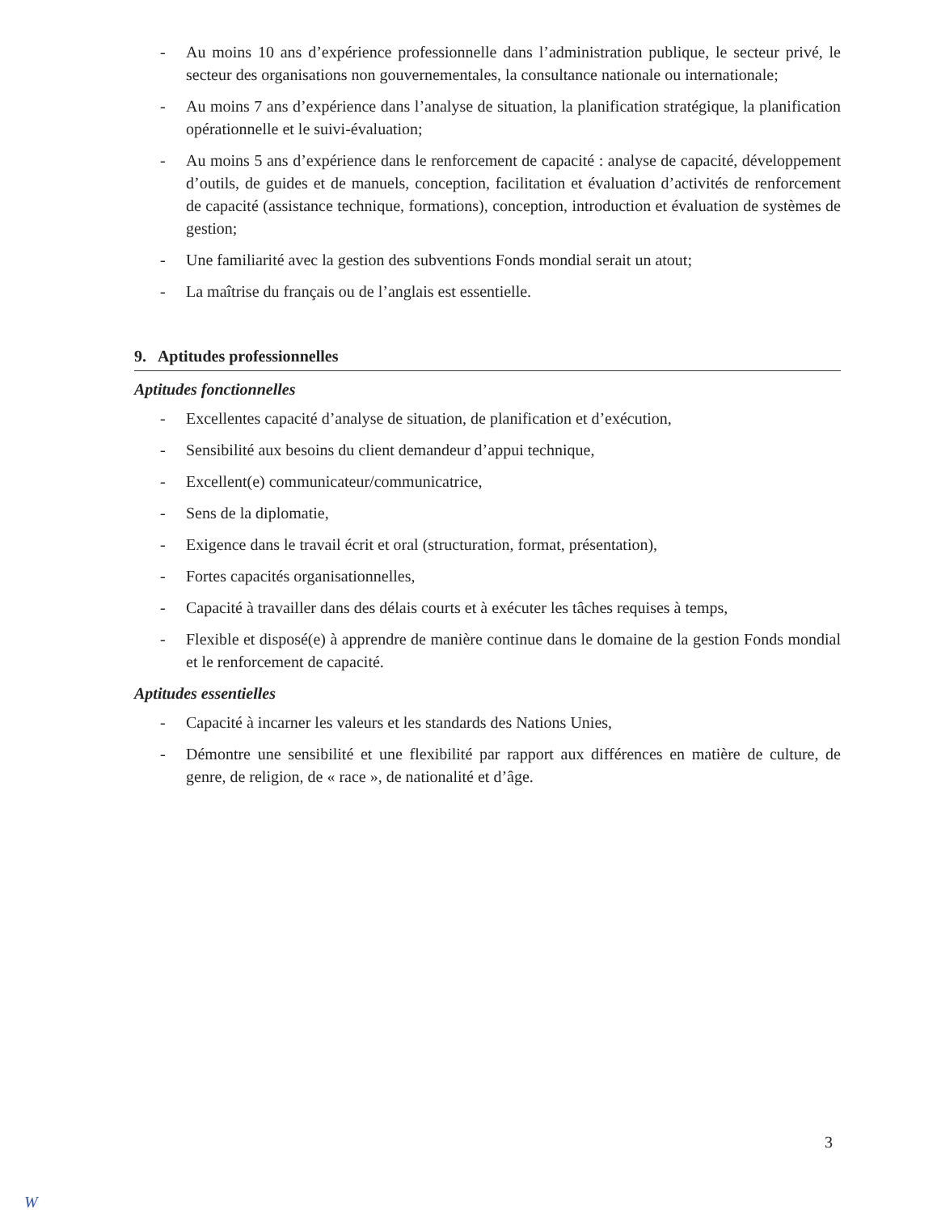- Au moins 10 ans d’expérience professionnelle dans l’administration publique, le secteur privé, le secteur des organisations non gouvernementales, la consultance nationale ou internationale;
- Au moins 7 ans d’expérience dans l’analyse de situation, la planification stratégique, la planification opérationnelle et le suivi-évaluation;
- Au moins 5 ans d’expérience dans le renforcement de capacité : analyse de capacité, développement d’outils, de guides et de manuels, conception, facilitation et évaluation d’activités de renforcement de capacité (assistance technique, formations), conception, introduction et évaluation de systèmes de gestion;
- Une familiarité avec la gestion des subventions Fonds mondial serait un atout;
- La maîtrise du français ou de l’anglais est essentielle.
9. Aptitudes professionnelles
Aptitudes fonctionnelles
- Excellentes capacité d’analyse de situation, de planification et d’exécution,
- Sensibilité aux besoins du client demandeur d’appui technique,
- Excellent(e) communicateur/communicatrice,
- Sens de la diplomatie,
- Exigence dans le travail écrit et oral (structuration, format, présentation),
- Fortes capacités organisationnelles,
- Capacité à travailler dans des délais courts et à exécuter les tâches requises à temps,
- Flexible et disposé(e) à apprendre de manière continue dans le domaine de la gestion Fonds mondial et le renforcement de capacité.
Aptitudes essentielles
- Capacité à incarner les valeurs et les standards des Nations Unies,
- Démontre une sensibilité et une flexibilité par rapport aux différences en matière de culture, de genre, de religion, de « race », de nationalité et d’âge.
3
W